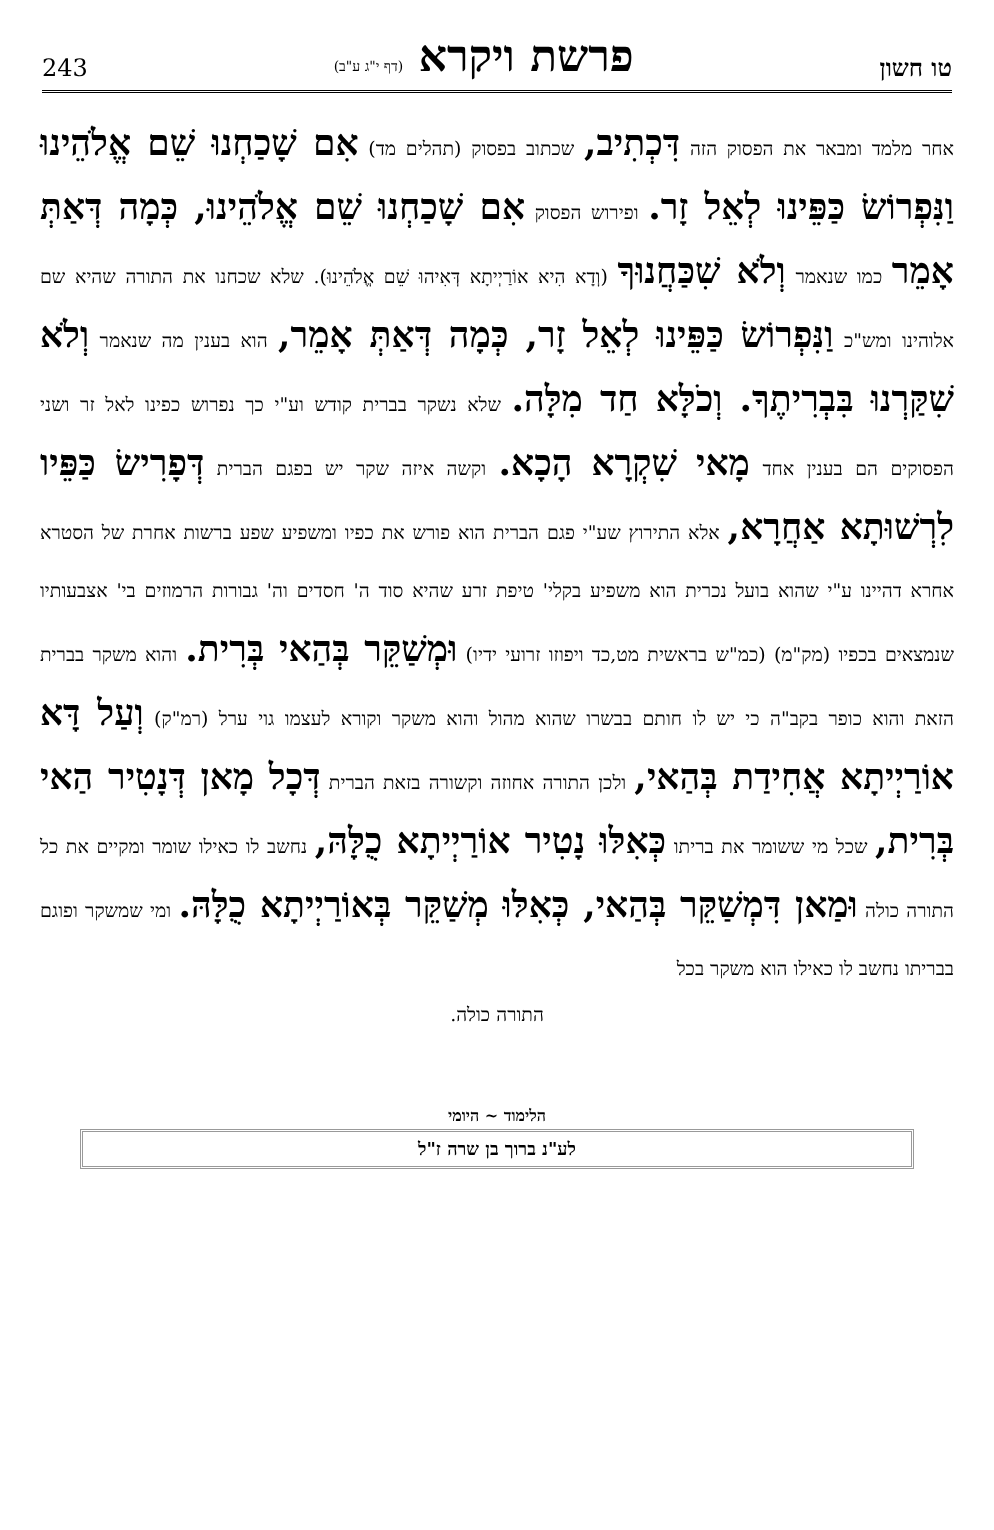טו חשון
פרשת ויקרא (דף י"ג ע"ב)
243
אחר מלמד ומבאר את הפסוק הזה דִּכְתִיב, שכתוב בפסוק (תהלים מד) אִם שָׁכַחְנוּ שֵׁם אֱלֹהֵינוּ וַנִּפְרוֹשׂ כַּפֵּינוּ לְאֵל זָר. ופירוש הפסוק אִם שָׁכַחְנוּ שֵׁם אֱלֹהֵינוּ, כְּמָה דְּאַתְּ אָמֵר כמו שנאמר וְלֹא שִׁכַּחֲנוּךָ (וְדָא הִיא אוֹרַיְיתָא דְּאִיהוּ שֵׁם אֱלֹהֵינוּ). שלא שכחנו את התורה שהיא שם אלוהינו ומש"כ וַנִּפְרוֹשׂ כַּפֵּינוּ לְאֵל זָר, כְּמָה דְּאַתְּ אָמֵר, הוא בענין מה שנאמר וְלֹא שִׁקַּרְנוּ בִּבְרִיתֶךָ. וְכֹלָּא חַד מִלָּה. שלא נשקר בברית קודש וע"י כך נפרוש כפינו לאל זר ושני הפסוקים הם בענין אחד מָאי שִׁקְרָא הָכָא. וקשה איזה שקר יש בפגם הברית דְּפָרִישׂ כַּפֵּיו לִרְשׁוּתָא אַחֲרָא, אלא התירוץ שע"י פגם הברית הוא פורש את כפיו ומשפיע שפע ברשות אחרת של הסטרא אחרא דהיינו ע"י שהוא בועל נכרית הוא משפיע בקלי' טיפת זרע שהיא סוד ה' חסדים וה' גבורות הרמוזים בי' אצבעותיו שנמצאים בכפיו (מק"מ) (כמ"ש בראשית מט,כד ויפוזו זרועי ידיו) וּמְשַׁקֵּר בְּהַאי בְּרִית. והוא משקר בברית הזאת והוא כופר בקב"ה כי יש לו חותם בבשרו שהוא מהול והוא משקר וקורא לעצמו גוי ערל (רמ"ק) וְעַל דָּא אוֹרַיְיתָא אֲחִידַת בְּהַאי, ולכן התורה אחוזה וקשורה בזאת הברית דְּכָל מָאן דְּנָטִיר הַאי בְּרִית, שכל מי ששומר את בריתו כְּאִלּוּ נָטִיר אוֹרַיְיתָא כֻלָּהּ, נחשב לו כאילו שומר ומקיים את כל התורה כולה וּמַאן דִּמְשַׁקֵּר בְּהַאי, כְּאִלּוּ מְשַׁקֵּר בְּאוֹרַיְיתָא כֻלָּהּ. ומי שמשקר ופוגם בבריתו נחשב לו כאילו הוא משקר בכל
התורה כולה.
הלימוד ~ היומי
לע"נ ברוך בן שרה ז"ל